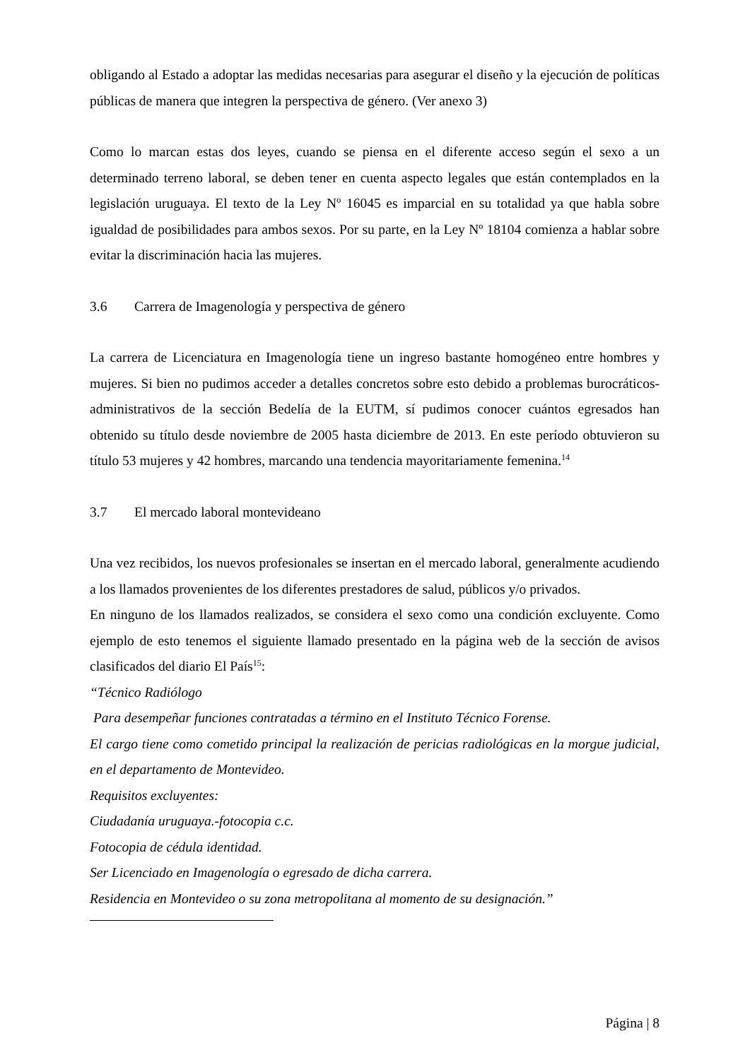obligando al Estado a adoptar las medidas necesarias para asegurar el diseño y la ejecución de políticas públicas de manera que integren la perspectiva de género. (Ver anexo 3)
Como lo marcan estas dos leyes, cuando se piensa en el diferente acceso según el sexo a un determinado terreno laboral, se deben tener en cuenta aspecto legales que están contemplados en la legislación uruguaya. El texto de la Ley Nº 16045 es imparcial en su totalidad ya que habla sobre igualdad de posibilidades para ambos sexos. Por su parte, en la Ley Nº 18104 comienza a hablar sobre evitar la discriminación hacia las mujeres.
3.6 Carrera de Imagenología y perspectiva de género
La carrera de Licenciatura en Imagenología tiene un ingreso bastante homogéneo entre hombres y mujeres. Si bien no pudimos acceder a detalles concretos sobre esto debido a problemas burocráticos-administrativos de la sección Bedelía de la EUTM, sí pudimos conocer cuántos egresados han obtenido su título desde noviembre de 2005 hasta diciembre de 2013. En este período obtuvieron su título 53 mujeres y 42 hombres, marcando una tendencia mayoritariamente femenina.<sup>14</sup>
3.7 El mercado laboral montevideano
Una vez recibidos, los nuevos profesionales se insertan en el mercado laboral, generalmente acudiendo a los llamados provenientes de los diferentes prestadores de salud, públicos y/o privados.
En ninguno de los llamados realizados, se considera el sexo como una condición excluyente. Como ejemplo de esto tenemos el siguiente llamado presentado en la página web de la sección de avisos clasificados del diario El País<sup>15</sup>:
“Técnico Radiólogo
Para desempeñar funciones contratadas a término en el Instituto Técnico Forense.
El cargo tiene como cometido principal la realización de pericias radiológicas en la morgue judicial, en el departamento de Montevideo.
Requisitos excluyentes:
Ciudadanía uruguaya.-fotocopia c.c.
Fotocopia de cédula identidad.
Ser Licenciado en Imagenología o egresado de dicha carrera.
Residencia en Montevideo o su zona metropolitana al momento de su designación.”
Página | 8